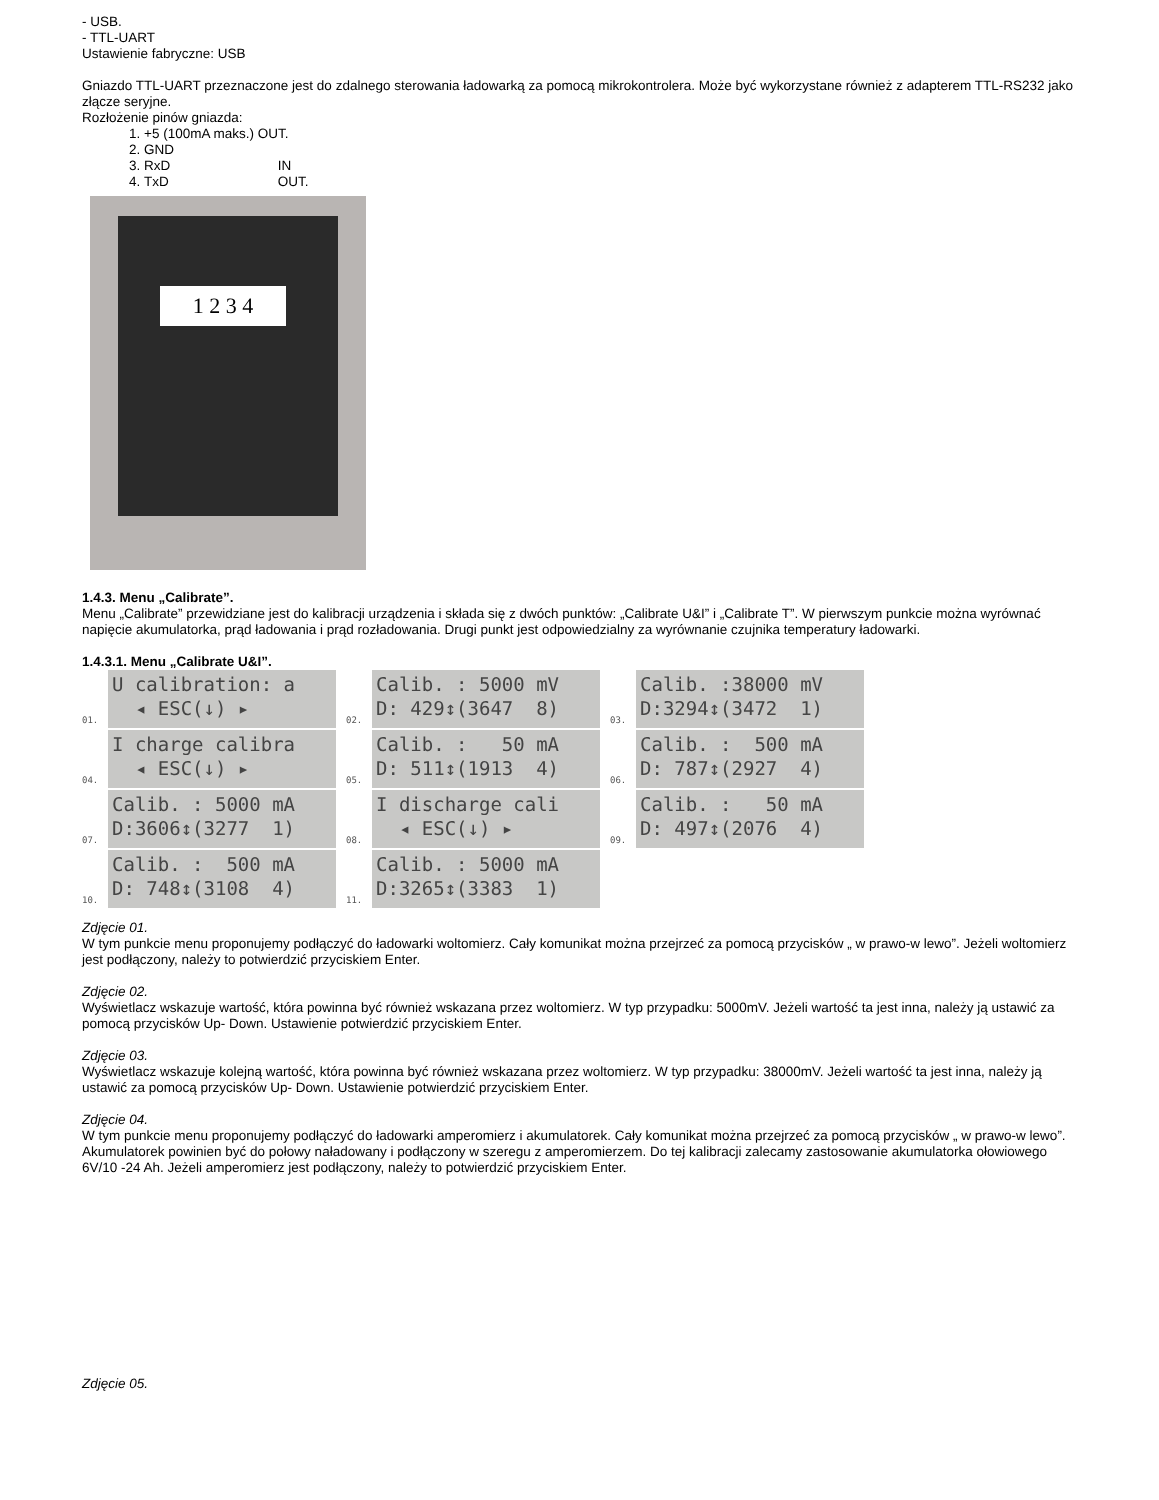- USB.
- TTL-UART
Ustawienie fabryczne: USB
Gniazdo TTL-UART przeznaczone jest do zdalnego sterowania ładowarką za pomocą mikrokontrolera. Może być wykorzystane również z adapterem TTL-RS232 jako złącze seryjne.
Rozłożenie pinów gniazda:
1. +5 (100mA maks.) OUT.
2. GND
3. RxD IN
4. TxD OUT.
1 2 3 4
1.4.3. Menu „Calibrate”.
Menu „Calibrate” przewidziane jest do kalibracji urządzenia i składa się z dwóch punktów: „Calibrate U&I” i „Calibrate T”. W pierwszym punkcie można wyrównać napięcie akumulatorka, prąd ładowania i prąd rozładowania. Drugi punkt jest odpowiedzialny za wyrównanie czujnika temperatury ładowarki.
1.4.3.1. Menu „Calibrate U&I”.
01.
U calibration: a ◂ ESC(↓) ▸
02.
Calib. : 5000 mV D: 429↕(3647 8)
03.
Calib. :38000 mV D:3294↕(3472 1)
04.
I charge calibra ◂ ESC(↓) ▸
05.
Calib. : 50 mA D: 511↕(1913 4)
06.
Calib. : 500 mA D: 787↕(2927 4)
07.
Calib. : 5000 mA D:3606↕(3277 1)
08.
I discharge cali ◂ ESC(↓) ▸
09.
Calib. : 50 mA D: 497↕(2076 4)
10.
Calib. : 500 mA D: 748↕(3108 4)
11.
Calib. : 5000 mA D:3265↕(3383 1)
Zdjęcie 01.
W tym punkcie menu proponujemy podłączyć do ładowarki woltomierz. Cały komunikat można przejrzeć za pomocą przycisków „ w prawo-w lewo”. Jeżeli woltomierz jest podłączony, należy to potwierdzić przyciskiem Enter.
Zdjęcie 02.
Wyświetlacz wskazuje wartość, która powinna być również wskazana przez woltomierz. W typ przypadku: 5000mV. Jeżeli wartość ta jest inna, należy ją ustawić za pomocą przycisków Up- Down. Ustawienie potwierdzić przyciskiem Enter.
Zdjęcie 03.
Wyświetlacz wskazuje kolejną wartość, która powinna być również wskazana przez woltomierz. W typ przypadku: 38000mV. Jeżeli wartość ta jest inna, należy ją ustawić za pomocą przycisków Up- Down. Ustawienie potwierdzić przyciskiem Enter.
Zdjęcie 04.
W tym punkcie menu proponujemy podłączyć do ładowarki amperomierz i akumulatorek. Cały komunikat można przejrzeć za pomocą przycisków „ w prawo-w lewo”. Akumulatorek powinien być do połowy naładowany i podłączony w szeregu z amperomierzem. Do tej kalibracji zalecamy zastosowanie akumulatorka ołowiowego 6V/10 -24 Ah. Jeżeli amperomierz jest podłączony, należy to potwierdzić przyciskiem Enter.
Zdjęcie 05.